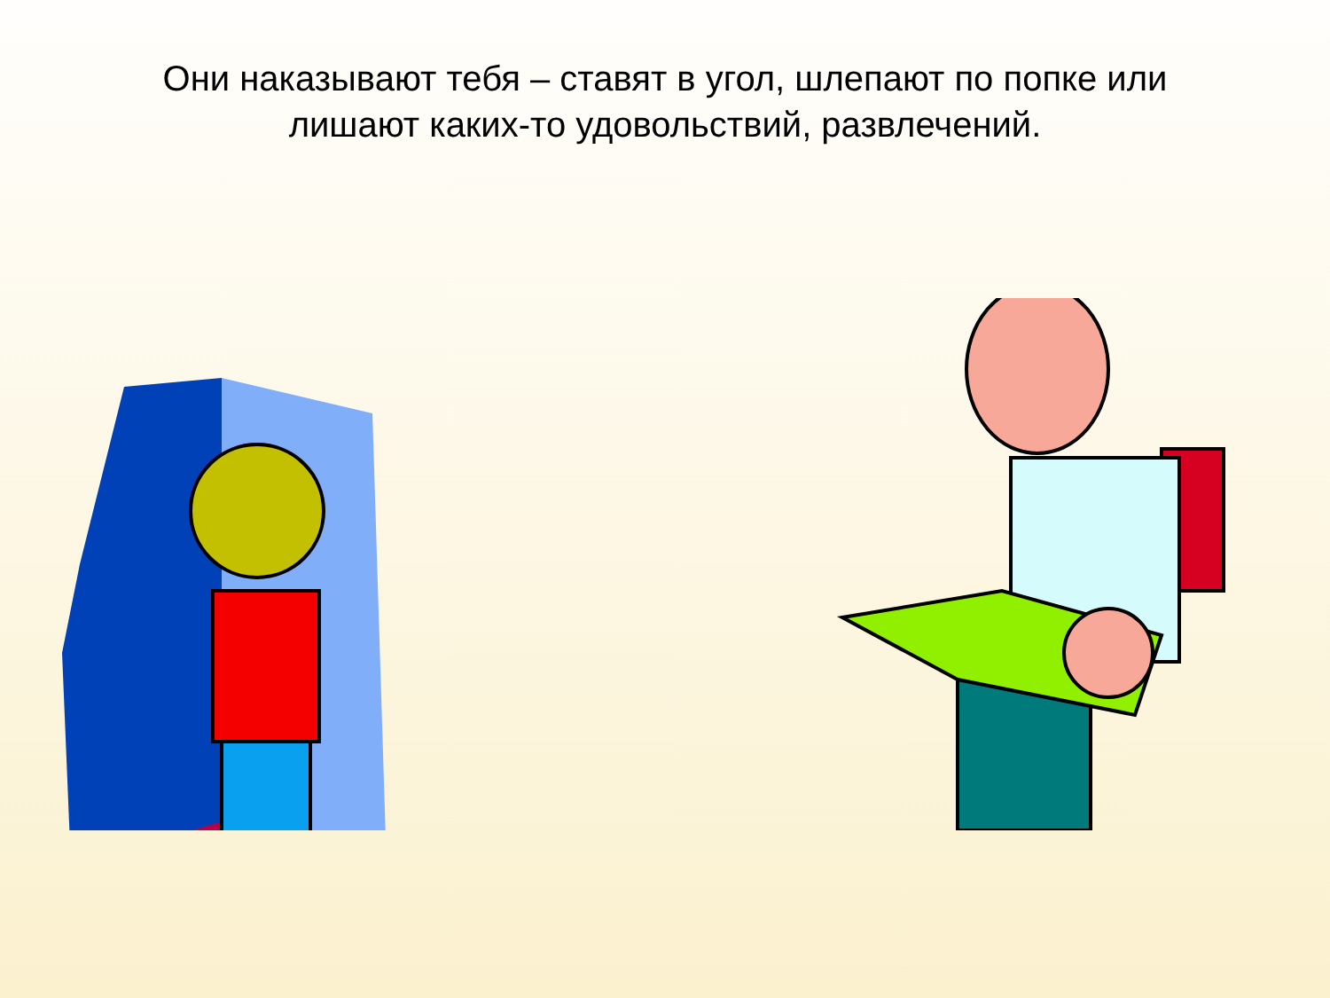Они наказывают тебя – ставят в угол, шлепают по попке или лишают каких-то удовольствий, развлечений.